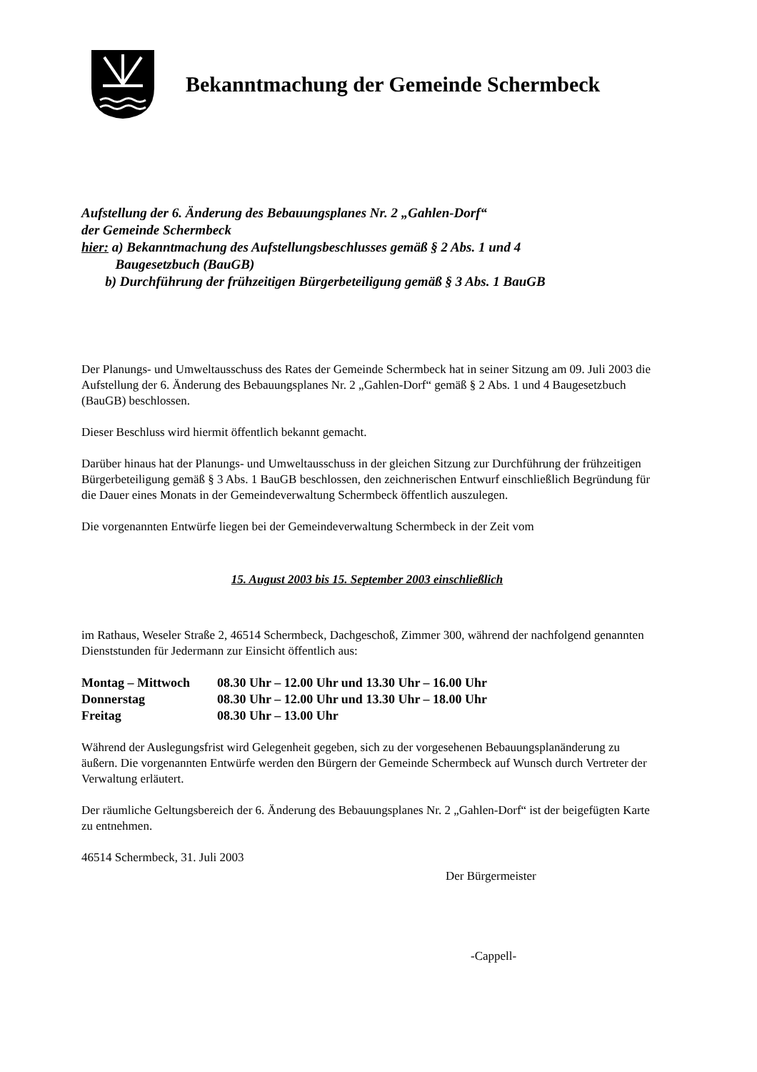Bekanntmachung der Gemeinde Schermbeck
Aufstellung der 6. Änderung des Bebauungsplanes Nr. 2 „Gahlen-Dorf“
der Gemeinde Schermbeck
hier: a) Bekanntmachung des Aufstellungsbeschlusses gemäß § 2 Abs. 1 und 4
Baugesetzbuch (BauGB)
b) Durchführung der frühzeitigen Bürgerbeteiligung gemäß § 3 Abs. 1 BauGB
Der Planungs- und Umweltausschuss des Rates der Gemeinde Schermbeck hat in seiner Sitzung am 09. Juli 2003 die Aufstellung der 6. Änderung des Bebauungsplanes Nr. 2 „Gahlen-Dorf“ gemäß § 2 Abs. 1 und 4 Baugesetzbuch (BauGB) beschlossen.
Dieser Beschluss wird hiermit öffentlich bekannt gemacht.
Darüber hinaus hat der Planungs- und Umweltausschuss in der gleichen Sitzung zur Durchführung der frühzeitigen Bürgerbeteiligung gemäß § 3 Abs. 1 BauGB beschlossen, den zeichnerischen Entwurf einschließlich Begründung für die Dauer eines Monats in der Gemeindeverwaltung Schermbeck öffentlich auszulegen.
Die vorgenannten Entwürfe liegen bei der Gemeindeverwaltung Schermbeck in der Zeit vom
15. August 2003 bis 15. September 2003 einschließlich
im Rathaus, Weseler Straße 2, 46514 Schermbeck, Dachgeschoß, Zimmer 300, während der nachfolgend genannten Dienststunden für Jedermann zur Einsicht öffentlich aus:
| Montag – Mittwoch | 08.30 Uhr – 12.00 Uhr und 13.30 Uhr – 16.00 Uhr |
| Donnerstag | 08.30 Uhr – 12.00 Uhr und 13.30 Uhr – 18.00 Uhr |
| Freitag | 08.30 Uhr – 13.00 Uhr |
Während der Auslegungsfrist wird Gelegenheit gegeben, sich zu der vorgesehenen Bebauungsplanänderung zu äußern. Die vorgenannten Entwürfe werden den Bürgern der Gemeinde Schermbeck auf Wunsch durch Vertreter der Verwaltung erläutert.
Der räumliche Geltungsbereich der 6. Änderung des Bebauungsplanes Nr. 2 „Gahlen-Dorf“ ist der beigefügten Karte zu entnehmen.
46514 Schermbeck, 31. Juli 2003
Der Bürgermeister
-Cappell-